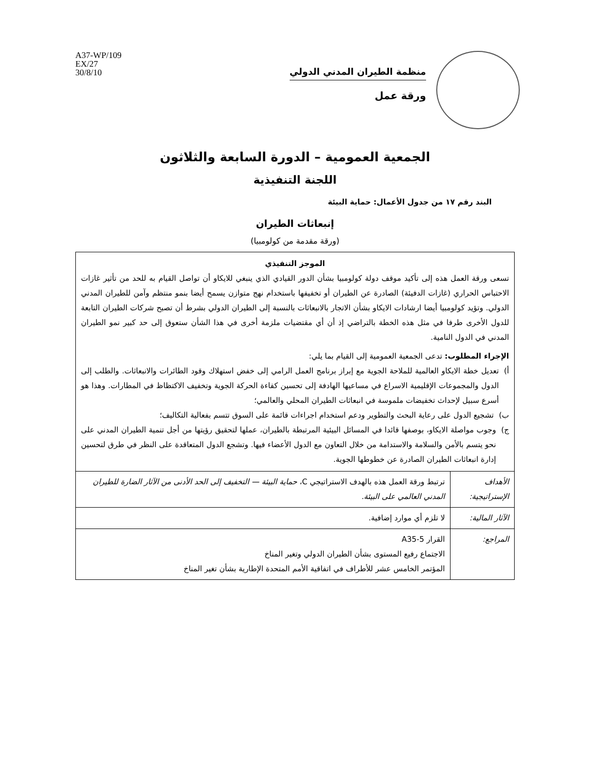منظمة الطيران المدني الدولي
ورقة عمل
A37-WP/109
EX/27
30/8/10
الجمعية العمومية – الدورة السابعة والثلاثون
اللجنة التنفيذية
البند رقم ١٧ من جدول الأعمال: حماية البيئة
إنبعاثات الطيران
(ورقة مقدمة من كولومبيا)
الموجز التنفيذي
تسعى ورقة العمل هذه إلى تأكيد موقف دولة كولومبيا بشأن الدور القيادي الذي ينبغي للايكاو أن تواصل القيام به للحد من تأثير غازات الاحتباس الحراري (غازات الدفيئة) الصادرة عن الطيران أو تخفيفها باستخدام نهج متوازن يسمح أيضا بنمو منتظم وآمن للطيران المدني الدولي. وتؤيد كولومبيا أيضا ارشادات الايكاو بشأن الاتجار بالانبعاثات بالنسبة إلى الطيران الدولي بشرط أن تصبح شركات الطيران التابعة للدول الأخرى طرفا في مثل هذه الخطة بالتراضي إذ أن أي مقتضيات ملزمة أخرى في هذا الشأن ستعوق إلى حد كبير نمو الطيران المدني في الدول النامية.
الإجراء المطلوب: تدعى الجمعية العمومية إلى القيام بما يلي:
أ) تعديل خطة الايكاو العالمية للملاحة الجوية مع إبراز برنامج العمل الرامي إلى خفض استهلاك وقود الطائرات والانبعاثات. والطلب إلى الدول والمجموعات الإقليمية الاسراع في مساعيها الهادفة إلى تحسين كفاءة الحركة الجوية وتخفيف الاكتظاظ في المطارات. وهذا هو أسرع سبيل لإحداث تخفيضات ملموسة في انبعاثات الطيران المحلي والعالمي؛
ب) تشجيع الدول على رعاية البحث والتطوير ودعم استخدام اجراءات قائمة على السوق تتسم بفعالية التكاليف؛
ج) وجوب مواصلة الايكاو، بوصفها قائدا في المسائل البيئية المرتبطة بالطيران، عملها لتحقيق رؤيتها من أجل تنمية الطيران المدني على نحو يتسم بالأمن والسلامة والاستدامة من خلال التعاون مع الدول الأعضاء فيها. وتشجع الدول المتعاقدة على النظر في طرق لتحسين إدارة انبعاثات الطيران الصادرة عن خطوطها الجوية.
| الأهداف الإستراتيجية: | ترتبط ورقة العمل هذه بالهدف الاستراتيجي C، حماية البيئة — التخفيف إلى الحد الأدنى من الآثار الضارة للطيران المدني العالمي على البيئة. |
| الآثار المالية: | لا تلزم أي موارد إضافية. |
| المراجع: | القرار A35-5 الاجتماع رفيع المستوى بشأن الطيران الدولي وتغير المناخ المؤتمر الخامس عشر للأطراف في اتفاقية الأمم المتحدة الإطارية بشأن تغير المناخ |